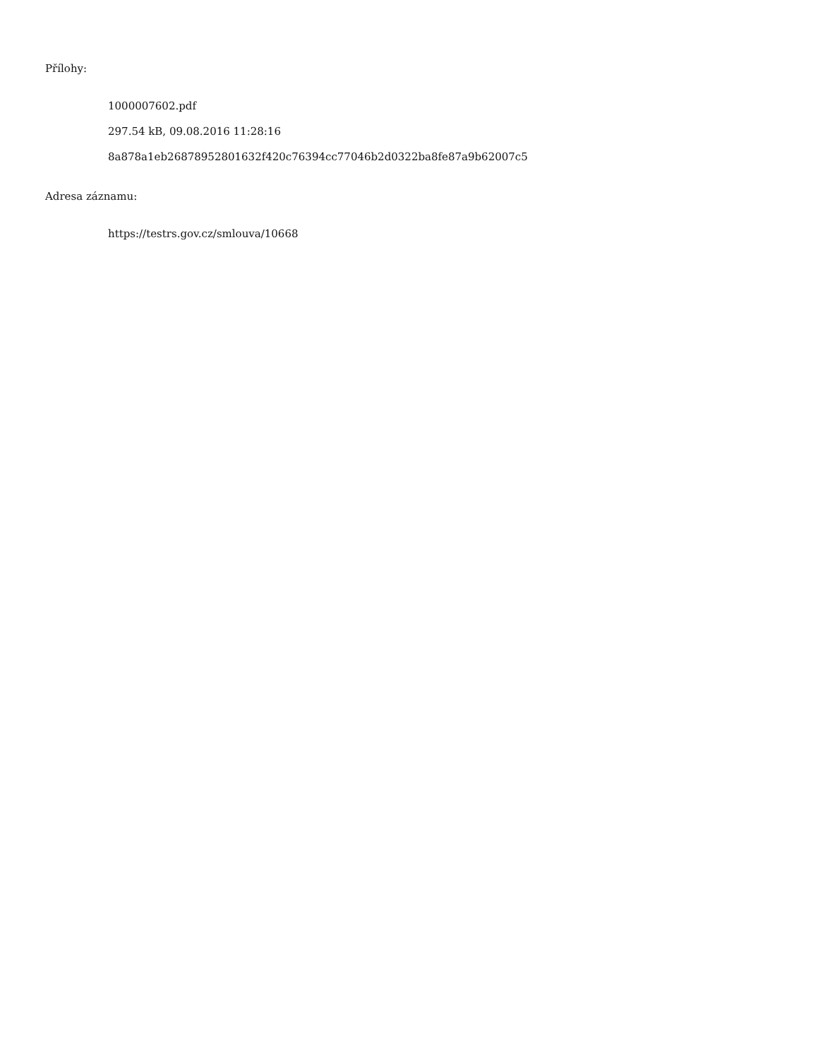Přílohy:
1000007602.pdf
297.54 kB, 09.08.2016 11:28:16
8a878a1eb26878952801632f420c76394cc77046b2d0322ba8fe87a9b62007c5
Adresa záznamu:
https://testrs.gov.cz/smlouva/10668